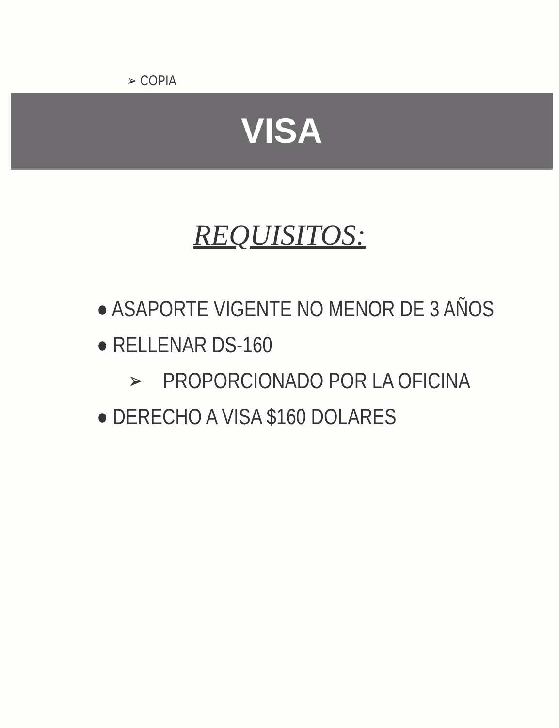➢ COPIA
VISA
REQUISITOS:
● ASAPORTE VIGENTE NO MENOR DE 3 AÑOS
● RELLENAR DS-160
➢ PROPORCIONADO POR LA OFICINA
● DERECHO A VISA $160 DOLARES